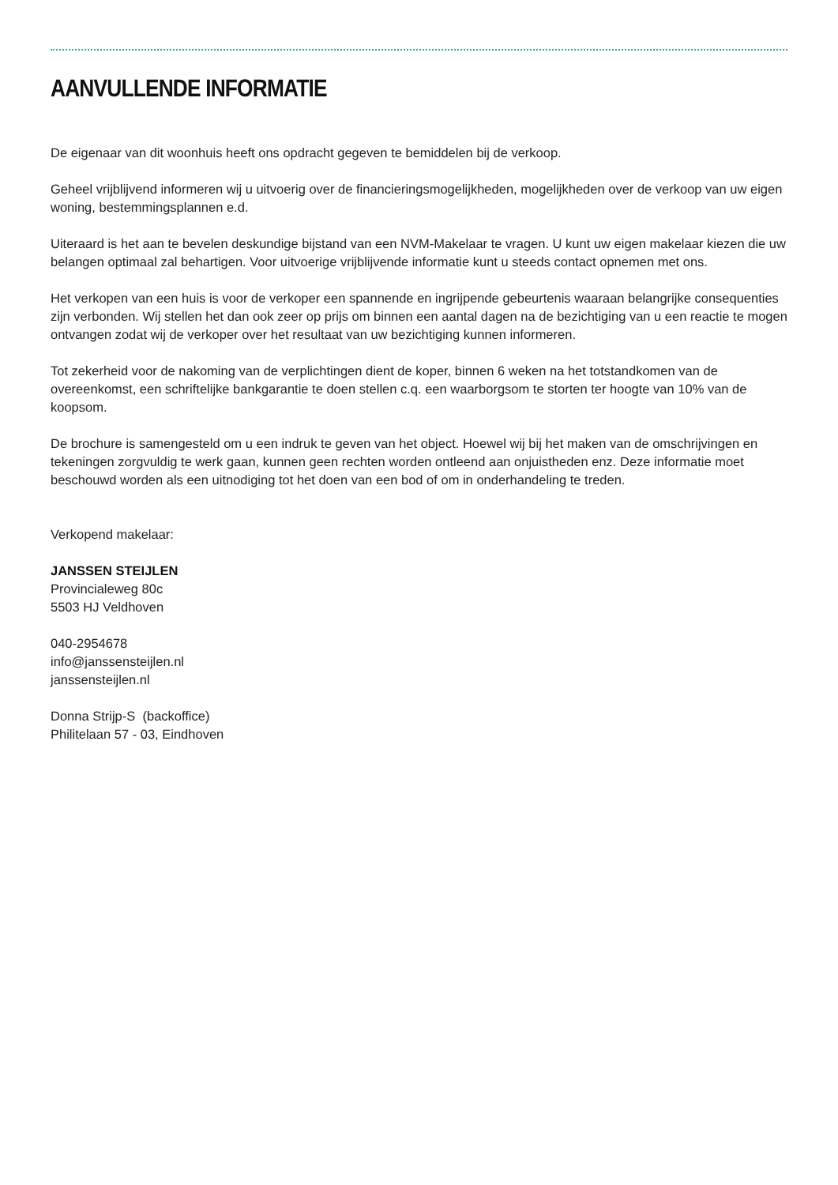AANVULLENDE INFORMATIE
De eigenaar van dit woonhuis heeft ons opdracht gegeven te bemiddelen bij de verkoop.
Geheel vrijblijvend informeren wij u uitvoerig over de financieringsmogelijkheden, mogelijkheden over de verkoop van uw eigen woning, bestemmingsplannen e.d.
Uiteraard is het aan te bevelen deskundige bijstand van een NVM-Makelaar te vragen. U kunt uw eigen makelaar kiezen die uw belangen optimaal zal behartigen. Voor uitvoerige vrijblijvende informatie kunt u steeds contact opnemen met ons.
Het verkopen van een huis is voor de verkoper een spannende en ingrijpende gebeurtenis waaraan belangrijke consequenties zijn verbonden. Wij stellen het dan ook zeer op prijs om binnen een aantal dagen na de bezichtiging van u een reactie te mogen ontvangen zodat wij de verkoper over het resultaat van uw bezichtiging kunnen informeren.
Tot zekerheid voor de nakoming van de verplichtingen dient de koper, binnen 6 weken na het totstandkomen van de overeenkomst, een schriftelijke bankgarantie te doen stellen c.q. een waarborgsom te storten ter hoogte van 10% van de koopsom.
De brochure is samengesteld om u een indruk te geven van het object. Hoewel wij bij het maken van de omschrijvingen en tekeningen zorgvuldig te werk gaan, kunnen geen rechten worden ontleend aan onjuistheden enz. Deze informatie moet beschouwd worden als een uitnodiging tot het doen van een bod of om in onderhandeling te treden.
Verkopend makelaar:
JANSSEN STEIJLEN
Provincialeweg 80c
5503 HJ Veldhoven
040-2954678
info@janssensteijlen.nl
janssensteijlen.nl
Donna Strijp-S (backoffice)
Philitelaan 57 - 03, Eindhoven